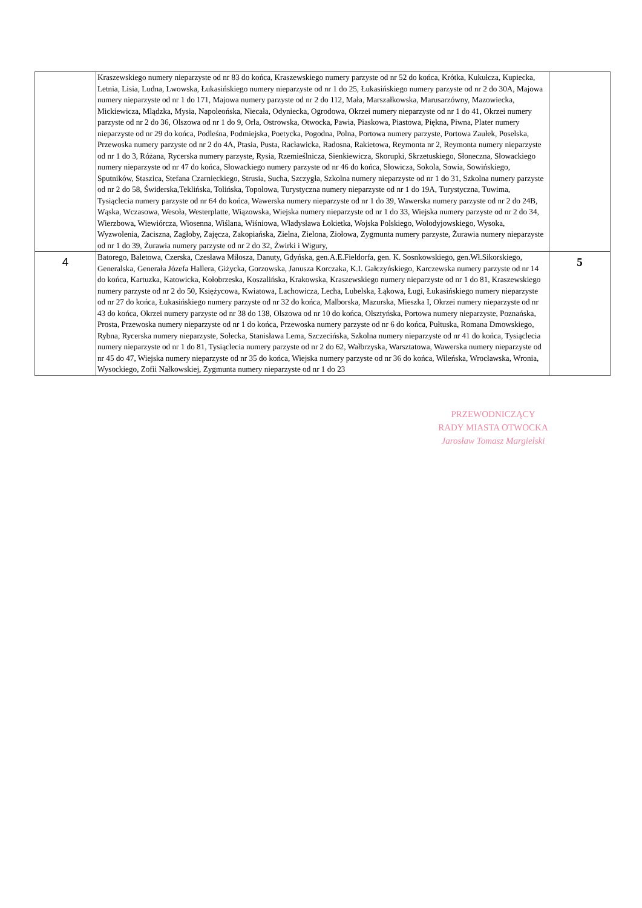| | Kraszewskiego numery nieparzyste od nr 83 do końca, Kraszewskiego numery parzyste od nr 52 do końca, Krótka, Kukułcza, Kupiecka, Letnia, Lisia, Ludna, Lwowska, Łukasińskiego numery nieparzyste od nr 1 do 25, Łukasińskiego numery parzyste od nr 2 do 30A, Majowa numery nieparzyste od nr 1 do 171, Majowa numery parzyste od nr 2 do 112, Mała, Marszałkowska, Marusarzówny, Mazowiecka, Mickiewicza, Mlądzka, Mysia, Napoleońska, Niecała, Odyniecka, Ogrodowa, Okrzei numery nieparzyste od nr 1 do 41, Okrzei numery parzyste od nr 2 do 36, Olszowa od nr 1 do 9, Orla, Ostrowska, Otwocka, Pawia, Piaskowa, Piastowa, Piękna, Piwna, Plater numery nieparzyste od nr 29 do końca, Podleśna, Podmiejska, Poetycka, Pogodna, Polna, Portowa numery parzyste, Portowa Zaułek, Poselska, Przewoska numery parzyste od nr 2 do 4A, Ptasia, Pusta, Racławicka, Radosna, Rakietowa, Reymonta nr 2, Reymonta numery nieparzyste od nr 1 do 3, Różana, Rycerska numery parzyste, Rysia, Rzemieślnicza, Sienkiewicza, Skorupki, Skrzetuskiego, Słoneczna, Słowackiego numery nieparzyste od nr 47 do końca, Słowackiego numery parzyste od nr 46 do końca, Słowicza, Sokola, Sowia, Sowińskiego, Sputników, Staszica, Stefana Czarnieckiego, Strusia, Sucha, Szczygła, Szkolna numery nieparzyste od nr 1 do 31, Szkolna numery parzyste od nr 2 do 58, Świderska,Teklińska, Tolińska, Topolowa, Turystyczna numery nieparzyste od nr 1 do 19A, Turystyczna, Tuwima, Tysiąclecia numery parzyste od nr 64 do końca, Wawerska numery nieparzyste od nr 1 do 39, Wawerska numery parzyste od nr 2 do 24B, Wąska, Wczasowa, Wesoła, Westerplatte, Wiązowska, Wiejska numery nieparzyste od nr 1 do 33, Wiejska numery parzyste od nr 2 do 34, Wierzbowa, Wiewiórcza, Wiosenna, Wiślana, Wiśniowa, Władysława Łokietka, Wojska Polskiego, Wołodyjowskiego, Wysoka, Wyzwolenia, Zaciszna, Zagłoby, Zajęcza, Zakopiańska, Zielna, Zielona, Ziołowa, Zygmunta numery parzyste, Żurawia numery nieparzyste od nr 1 do 39, Żurawia numery parzyste od nr 2 do 32, Żwirki i Wigury, | |
| 4 | Batorego, Baletowa, Czerska, Czesława Miłosza, Danuty, Gdyńska, gen.A.E.Fieldorfa, gen. K. Sosnkowskiego, gen.Wł.Sikorskiego, Generalska, Generała Józefa Hallera, Giżycka, Gorzowska, Janusza Korczaka, K.I. Gałczyńskiego, Karczewska numery parzyste od nr 14 do końca, Kartuzka, Katowicka, Kołobrzeska, Koszalińska, Krakowska, Kraszewskiego numery nieparzyste od nr 1 do 81, Kraszewskiego numery parzyste od nr 2 do 50, Księżycowa, Kwiatowa, Lachowicza, Lecha, Lubelska, Łąkowa, Ługi, Łukasińskiego numery nieparzyste od nr 27 do końca, Łukasińskiego numery parzyste od nr 32 do końca, Malborska, Mazurska, Mieszka I, Okrzei numery nieparzyste od nr 43 do końca, Okrzei numery parzyste od nr 38 do 138, Olszowa od nr 10 do końca, Olsztyńska, Portowa numery nieparzyste, Poznańska, Prosta, Przewoska numery nieparzyste od nr 1 do końca, Przewoska numery parzyste od nr 6 do końca, Pułtuska, Romana Dmowskiego, Rybna, Rycerska numery nieparzyste, Sołecka, Stanisława Lema, Szczecińska, Szkolna numery nieparzyste od nr 41 do końca, Tysiąclecia numery nieparzyste od nr 1 do 81, Tysiąclecia numery parzyste od nr 2 do 62, Wałbrzyska, Warsztatowa, Wawerska numery nieparzyste od nr 45 do 47, Wiejska numery nieparzyste od nr 35 do końca, Wiejska numery parzyste od nr 36 do końca, Wileńska, Wrocławska, Wronia, Wysockiego, Zofii Nałkowskiej, Zygmunta numery nieparzyste od nr 1 do 23 | 5 |
PRZEWODNICZĄCY
RADY MIASTA OTWOCKA
Jarosław Tomasz Margielski